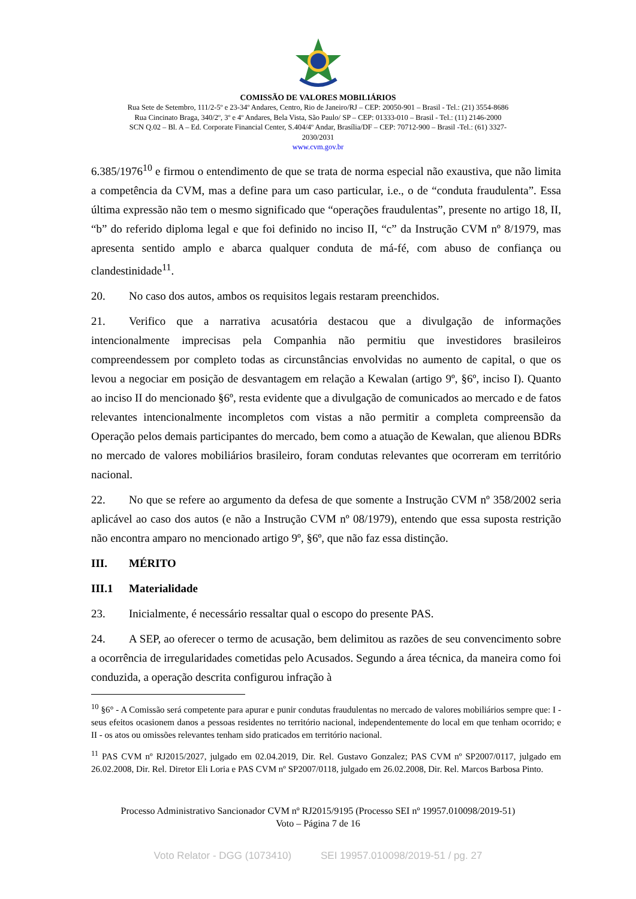COMISSÃO DE VALORES MOBILIÁRIOS
Rua Sete de Setembro, 111/2-5º e 23-34º Andares, Centro, Rio de Janeiro/RJ – CEP: 20050-901 – Brasil - Tel.: (21) 3554-8686
Rua Cincinato Braga, 340/2º, 3º e 4º Andares, Bela Vista, São Paulo/ SP – CEP: 01333-010 – Brasil - Tel.: (11) 2146-2000
SCN Q.02 – Bl. A – Ed. Corporate Financial Center, S.404/4º Andar, Brasília/DF – CEP: 70712-900 – Brasil -Tel.: (61) 3327-
2030/2031
www.cvm.gov.br
6.385/1976<sup>10</sup> e firmou o entendimento de que se trata de norma especial não exaustiva, que não limita a competência da CVM, mas a define para um caso particular, i.e., o de “conduta fraudulenta”. Essa última expressão não tem o mesmo significado que “operações fraudulentas”, presente no artigo 18, II, “b” do referido diploma legal e que foi definido no inciso II, “c” da Instrução CVM nº 8/1979, mas apresenta sentido amplo e abarca qualquer conduta de má-fé, com abuso de confiança ou clandestinidade<sup>11</sup>.
20. No caso dos autos, ambos os requisitos legais restaram preenchidos.
21. Verifico que a narrativa acusatória destacou que a divulgação de informações intencionalmente imprecisas pela Companhia não permitiu que investidores brasileiros compreendessem por completo todas as circunstâncias envolvidas no aumento de capital, o que os levou a negociar em posição de desvantagem em relação a Kewalan (artigo 9º, §6º, inciso I). Quanto ao inciso II do mencionado §6º, resta evidente que a divulgação de comunicados ao mercado e de fatos relevantes intencionalmente incompletos com vistas a não permitir a completa compreensão da Operação pelos demais participantes do mercado, bem como a atuação de Kewalan, que alienou BDRs no mercado de valores mobiliários brasileiro, foram condutas relevantes que ocorreram em território nacional.
22. No que se refere ao argumento da defesa de que somente a Instrução CVM nº 358/2002 seria aplicável ao caso dos autos (e não a Instrução CVM nº 08/1979), entendo que essa suposta restrição não encontra amparo no mencionado artigo 9º, §6º, que não faz essa distinção.
III. MÉRITO
III.1 Materialidade
23. Inicialmente, é necessário ressaltar qual o escopo do presente PAS.
24. A SEP, ao oferecer o termo de acusação, bem delimitou as razões de seu convencimento sobre a ocorrência de irregularidades cometidas pelo Acusados. Segundo a área técnica, da maneira como foi conduzida, a operação descrita configurou infração à
<sup>10</sup> §6° - A Comissão será competente para apurar e punir condutas fraudulentas no mercado de valores mobiliários sempre que: I - seus efeitos ocasionem danos a pessoas residentes no território nacional, independentemente do local em que tenham ocorrido; e II - os atos ou omissões relevantes tenham sido praticados em território nacional.
<sup>11</sup> PAS CVM nº RJ2015/2027, julgado em 02.04.2019, Dir. Rel. Gustavo Gonzalez; PAS CVM nº SP2007/0117, julgado em 26.02.2008, Dir. Rel. Diretor Eli Loria e PAS CVM nº SP2007/0118, julgado em 26.02.2008, Dir. Rel. Marcos Barbosa Pinto.
Processo Administrativo Sancionador CVM nº RJ2015/9195 (Processo SEI nº 19957.010098/2019-51)
Voto – Página 7 de 16
Voto Relator - DGG (1073410) SEI 19957.010098/2019-51 / pg. 27